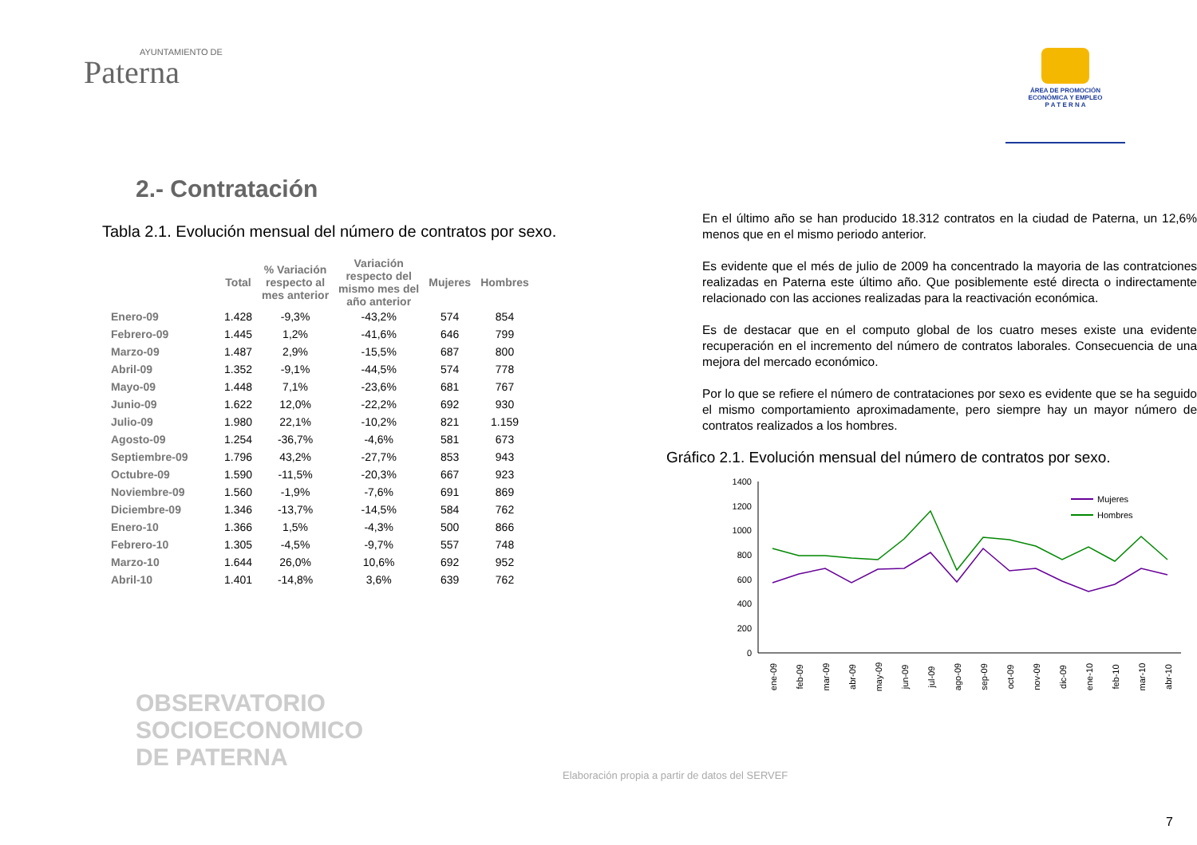AYUNTAMIENTO DE
Paterna
ÁREA DE PROMOCIÓN
ECONÓMICA Y EMPLEO
P A T E R N A
2.- Contratación
Tabla 2.1. Evolución mensual del número de contratos por sexo.
| | Total | % Variación respecto al mes anterior | Variación respecto del mismo mes del año anterior | Mujeres | Hombres |
| --- | --- | --- | --- | --- | --- |
| Enero-09 | 1.428 | -9,3% | -43,2% | 574 | 854 |
| Febrero-09 | 1.445 | 1,2% | -41,6% | 646 | 799 |
| Marzo-09 | 1.487 | 2,9% | -15,5% | 687 | 800 |
| Abril-09 | 1.352 | -9,1% | -44,5% | 574 | 778 |
| Mayo-09 | 1.448 | 7,1% | -23,6% | 681 | 767 |
| Junio-09 | 1.622 | 12,0% | -22,2% | 692 | 930 |
| Julio-09 | 1.980 | 22,1% | -10,2% | 821 | 1.159 |
| Agosto-09 | 1.254 | -36,7% | -4,6% | 581 | 673 |
| Septiembre-09 | 1.796 | 43,2% | -27,7% | 853 | 943 |
| Octubre-09 | 1.590 | -11,5% | -20,3% | 667 | 923 |
| Noviembre-09 | 1.560 | -1,9% | -7,6% | 691 | 869 |
| Diciembre-09 | 1.346 | -13,7% | -14,5% | 584 | 762 |
| Enero-10 | 1.366 | 1,5% | -4,3% | 500 | 866 |
| Febrero-10 | 1.305 | -4,5% | -9,7% | 557 | 748 |
| Marzo-10 | 1.644 | 26,0% | 10,6% | 692 | 952 |
| Abril-10 | 1.401 | -14,8% | 3,6% | 639 | 762 |
En el último año se han producido 18.312 contratos en la ciudad de Paterna, un 12,6% menos que en el mismo periodo anterior.
Es evidente que el més de julio de 2009 ha concentrado la mayoria de las contratciones realizadas en Paterna este último año. Que posiblemente esté directa o indirectamente relacionado con las acciones realizadas para la reactivación económica.
Es de destacar que en el computo global de los cuatro meses existe una evidente recuperación en el incremento del número de contratos laborales. Consecuencia de una mejora del mercado económico.
Por lo que se refiere el número de contrataciones por sexo es evidente que se ha seguido el mismo comportamiento aproximadamente, pero siempre hay un mayor número de contratos realizados a los hombres.
Gráfico 2.1. Evolución mensual del número de contratos por sexo.
1400
1200
1000
800
600
400
200
0
ene-09
feb-09
mar-09
abr-09
may-09
jun-09
jul-09
ago-09
sep-09
oct-09
nov-09
dic-09
ene-10
feb-10
mar-10
abr-10
Mujeres
Hombres
OBSERVATORIO
SOCIOECONOMICO
DE PATERNA
Elaboración propia a partir de datos del SERVEF
7